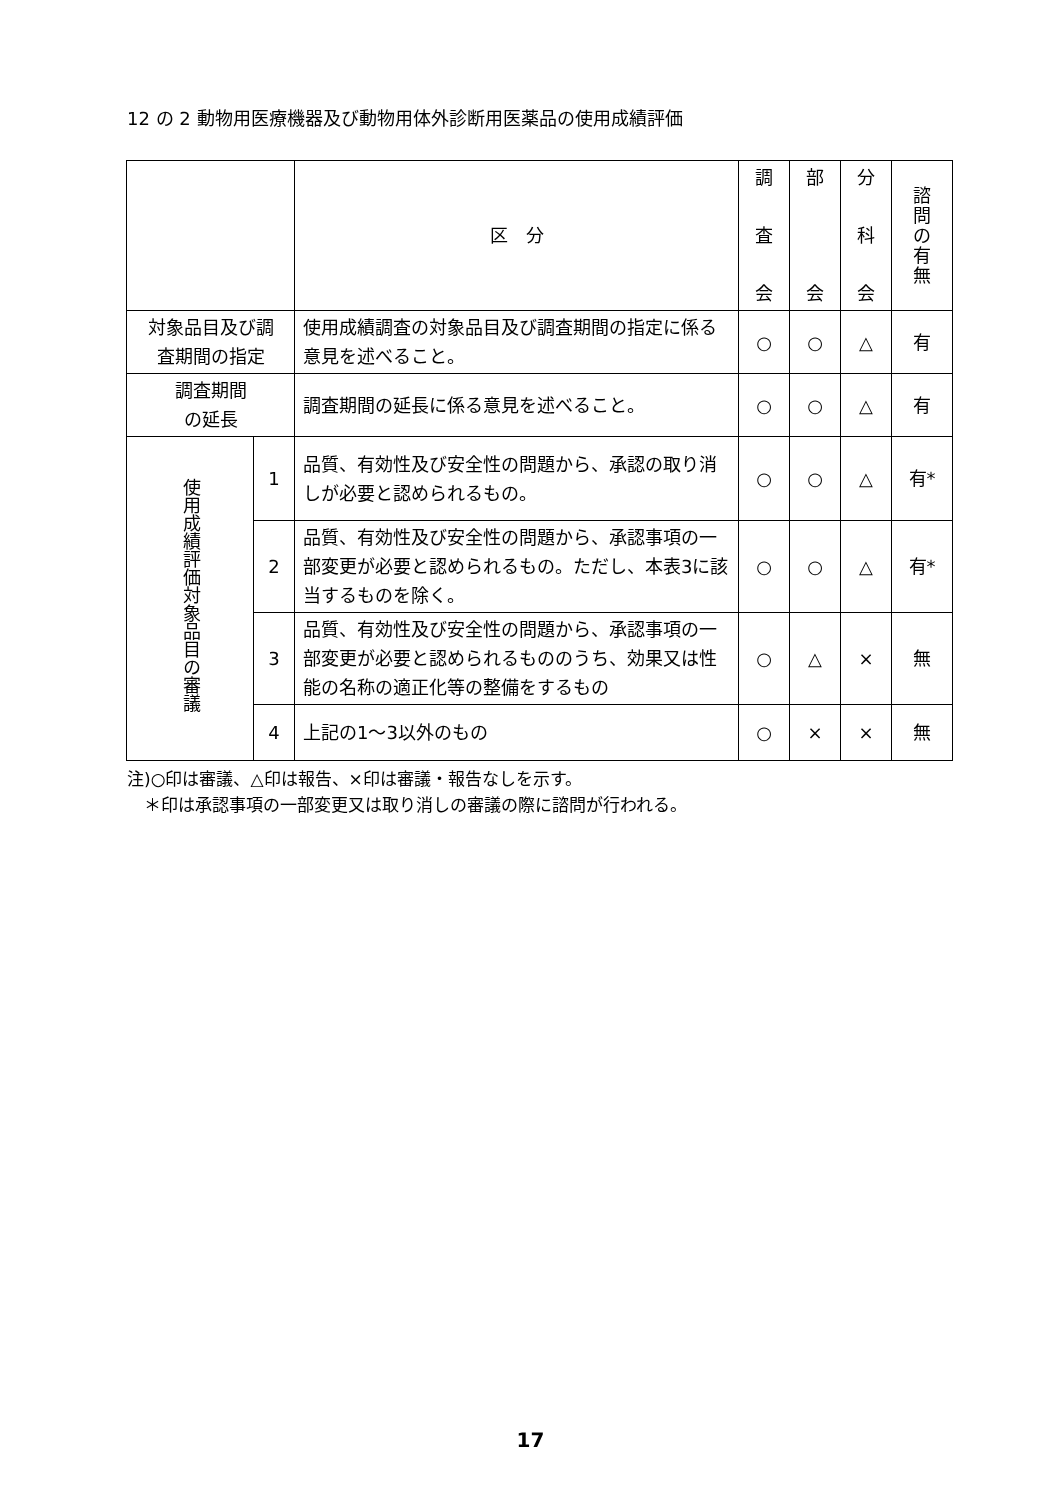12 の 2 動物用医療機器及び動物用体外診断用医薬品の使用成績評価
| | | 区 分 | 調 査 会 | 部 会 | 分 科 会 | 諮 問 の 有 無 |
| --- | --- | --- | --- | --- | --- | --- |
| 対象品目及び調 査期間の指定 | | 使用成績調査の対象品目及び調査期間の指定に係る意見を述べること。 | ○ | ○ | △ | 有 |
| 調査期間 の延長 | | 調査期間の延長に係る意見を述べること。 | ○ | ○ | △ | 有 |
| 使用成績評価対象品目の審議 | 1 | 品質、有効性及び安全性の問題から、承認の取り消しが必要と認められるもの。 | ○ | ○ | △ | 有* |
| | 2 | 品質、有効性及び安全性の問題から、承認事項の一部変更が必要と認められるもの。ただし、本表3に該当するものを除く。 | ○ | ○ | △ | 有* |
| | 3 | 品質、有効性及び安全性の問題から、承認事項の一部変更が必要と認められるもののうち、効果又は性能の名称の適正化等の整備をするもの | ○ | △ | × | 無 |
| | 4 | 上記の1～3以外のもの | ○ | × | × | 無 |
注)○印は審議、△印は報告、×印は審議・報告なしを示す。
　＊印は承認事項の一部変更又は取り消しの審議の際に諮問が行われる。
17